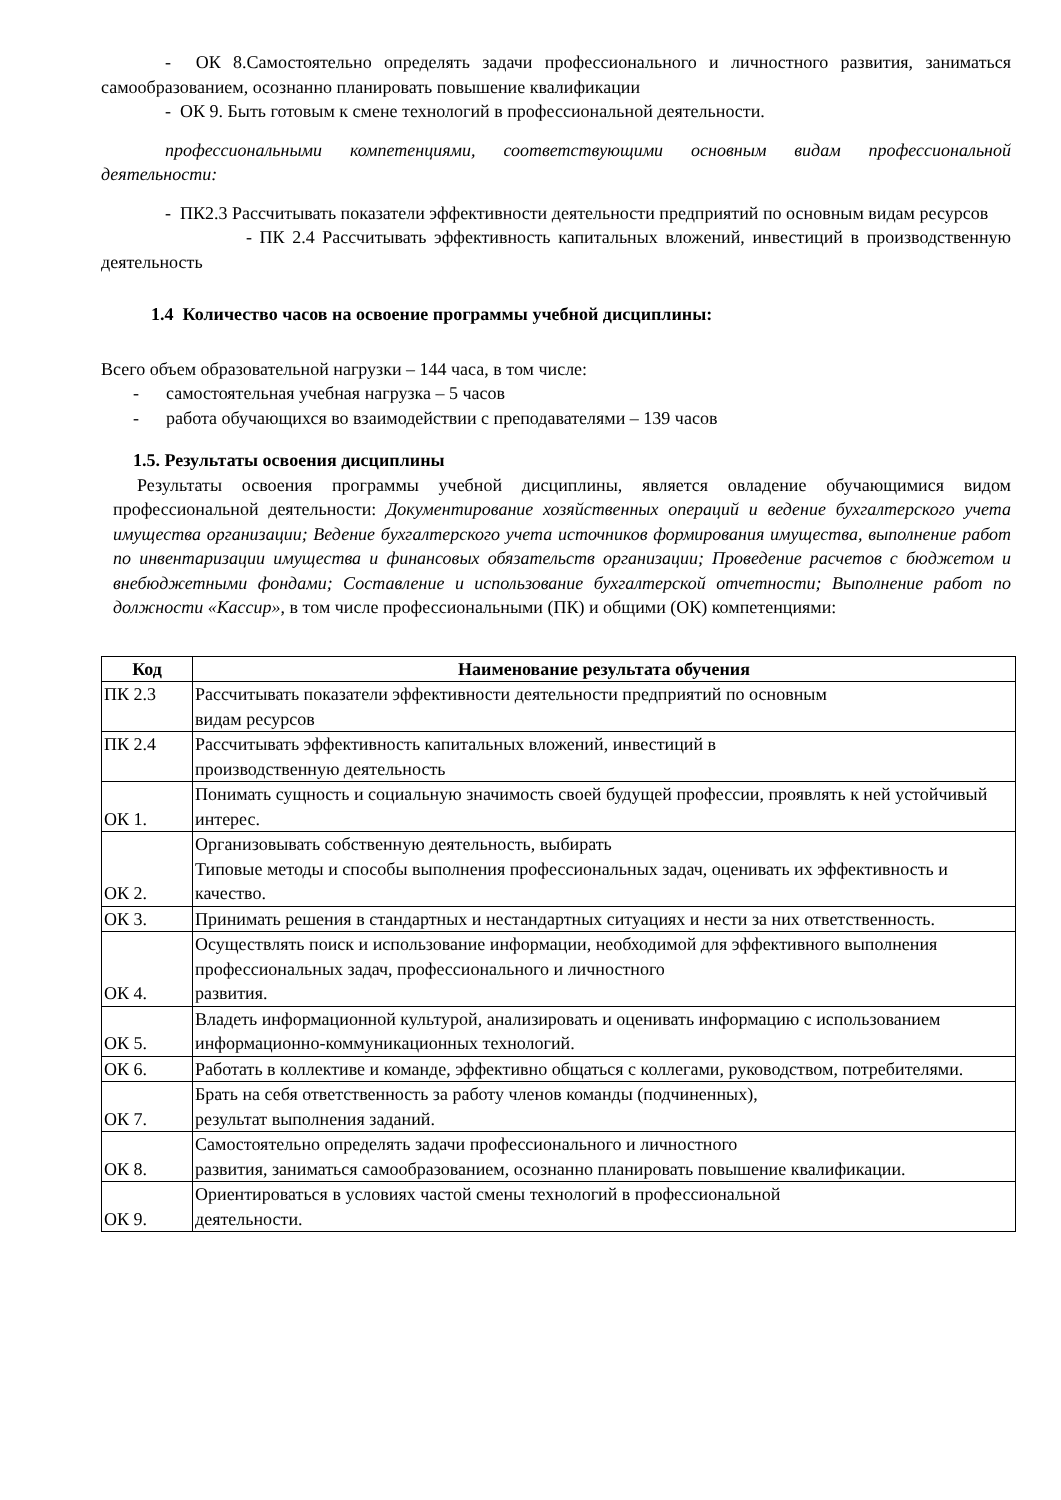- ОК 8.Самостоятельно определять задачи профессионального и личностного развития, заниматься самообразованием, осознанно планировать повышение квалификации
- ОК 9. Быть готовым к смене технологий в профессиональной деятельности.
профессиональными компетенциями, соответствующими основным видам профессиональной деятельности:
- ПК2.3 Рассчитывать показатели эффективности деятельности предприятий по основным видам ресурсов
- ПК 2.4 Рассчитывать эффективность капитальных вложений, инвестиций в производственную деятельность
1.4 Количество часов на освоение программы учебной дисциплины:
Всего объем образовательной нагрузки – 144 часа, в том числе:
- самостоятельная учебная нагрузка – 5 часов
- работа обучающихся во взаимодействии с преподавателями – 139 часов
1.5. Результаты освоения дисциплины
Результаты освоения программы учебной дисциплины, является овладение обучающимися видом профессиональной деятельности: Документирование хозяйственных операций и ведение бухгалтерского учета имущества организации; Ведение бухгалтерского учета источников формирования имущества, выполнение работ по инвентаризации имущества и финансовых обязательств организации; Проведение расчетов с бюджетом и внебюджетными фондами; Составление и использование бухгалтерской отчетности; Выполнение работ по должности «Кассир», в том числе профессиональными (ПК) и общими (ОК) компетенциями:
| Код | Наименование результата обучения |
| --- | --- |
| ПК 2.3 | Рассчитывать показатели эффективности деятельности предприятий по основным видам ресурсов |
| ПК 2.4 | Рассчитывать эффективность капитальных вложений, инвестиций в производственную деятельность |
| ОК 1. | Понимать сущность и социальную значимость своей будущей профессии, проявлять к ней устойчивый интерес. |
| ОК 2. | Организовывать собственную деятельность, выбирать Типовые методы и способы выполнения профессиональных задач, оценивать их эффективность и качество. |
| ОК 3. | Принимать решения в стандартных и нестандартных ситуациях и нести за них ответственность. |
| ОК 4. | Осуществлять поиск и использование информации, необходимой для эффективного выполнения профессиональных задач, профессионального и личностного развития. |
| ОК 5. | Владеть информационной культурой, анализировать и оценивать информацию с использованием информационно-коммуникационных технологий. |
| ОК 6. | Работать в коллективе и команде, эффективно общаться с коллегами, руководством, потребителями. |
| ОК 7. | Брать на себя ответственность за работу членов команды (подчиненных), результат выполнения заданий. |
| ОК 8. | Самостоятельно определять задачи профессионального и личностного развития, заниматься самообразованием, осознанно планировать повышение квалификации. |
| ОК 9. | Ориентироваться в условиях частой смены технологий в профессиональной деятельности. |